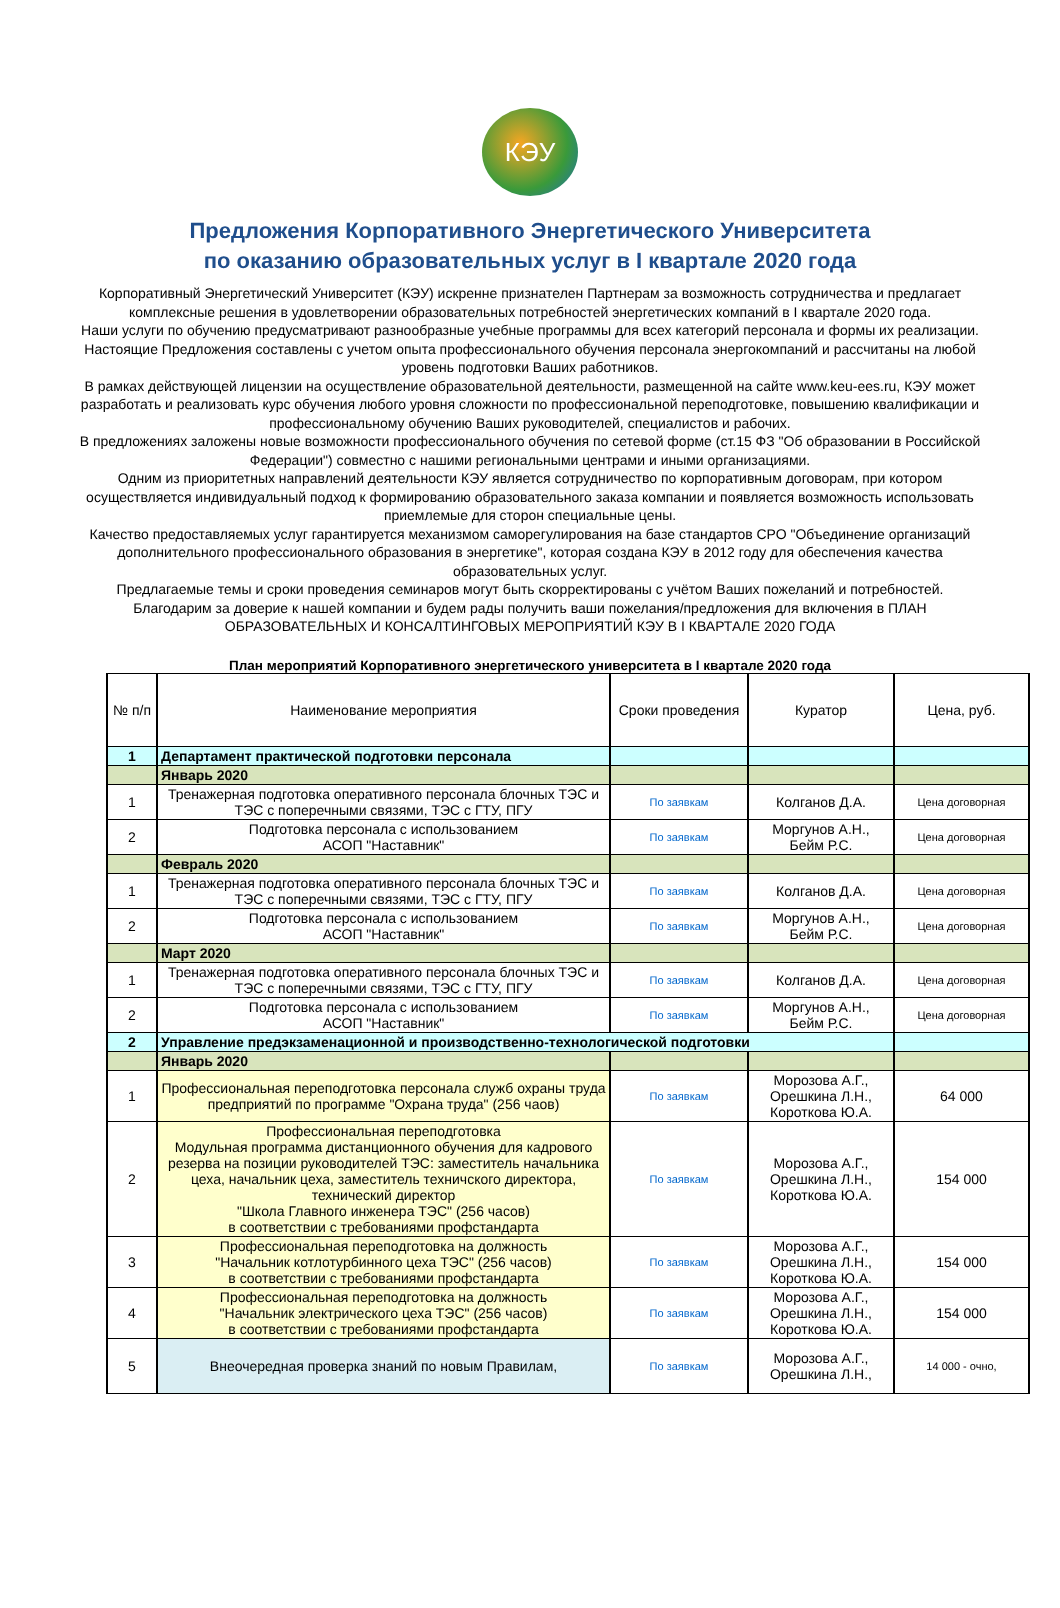КЭУ
Предложения Корпоративного Энергетического Университета
по оказанию образовательных услуг в I квартале 2020 года
Корпоративный Энергетический Университет (КЭУ) искренне признателен Партнерам за возможность сотрудничества и предлагает комплексные решения в удовлетворении образовательных потребностей энергетических компаний в I квартале 2020 года.
Наши услуги по обучению предусматривают разнообразные учебные программы для всех категорий персонала и формы их реализации.
Настоящие Предложения составлены с учетом опыта профессионального обучения персонала энергокомпаний и рассчитаны на любой уровень подготовки Ваших работников.
В рамках действующей лицензии на осуществление образовательной деятельности, размещенной на сайте www.keu-ees.ru, КЭУ может разработать и реализовать курс обучения любого уровня сложности по профессиональной переподготовке, повышению квалификации и профессиональному обучению Ваших руководителей, специалистов и рабочих.
В предложениях заложены новые возможности профессионального обучения по сетевой форме (ст.15 ФЗ "Об образовании в Российской Федерации") совместно с нашими региональными центрами и иными организациями.
Одним из приоритетных направлений деятельности КЭУ является сотрудничество по корпоративным договорам, при котором осуществляется индивидуальный подход к формированию образовательного заказа компании и появляется возможность использовать приемлемые для сторон специальные цены.
Качество предоставляемых услуг гарантируется механизмом саморегулирования на базе стандартов СРО "Объединение организаций дополнительного профессионального образования в энергетике", которая создана КЭУ в 2012 году для обеспечения качества образовательных услуг.
Предлагаемые темы и сроки проведения семинаров могут быть скорректированы с учётом Ваших пожеланий и потребностей.
Благодарим за доверие к нашей компании и будем рады получить ваши пожелания/предложения для включения в ПЛАН ОБРАЗОВАТЕЛЬНЫХ И КОНСАЛТИНГОВЫХ МЕРОПРИЯТИЙ КЭУ В I КВАРТАЛЕ 2020 ГОДА
План мероприятий Корпоративного энергетического университета в I квартале 2020 года
| № п/п | Наименование мероприятия | Сроки проведения | Куратор | Цена, руб. |
| --- | --- | --- | --- | --- |
| 1 | Департамент практической подготовки персонала | | | |
| | Январь 2020 | | | |
| 1 | Тренажерная подготовка оперативного персонала блочных ТЭС и ТЭС с поперечными связями, ТЭС с ГТУ, ПГУ | По заявкам | Колганов Д.А. | Цена договорная |
| 2 | Подготовка персонала с использованием АСОП "Наставник" | По заявкам | Моргунов А.Н., Бейм Р.С. | Цена договорная |
| | Февраль 2020 | | | |
| 1 | Тренажерная подготовка оперативного персонала блочных ТЭС и ТЭС с поперечными связями, ТЭС с ГТУ, ПГУ | По заявкам | Колганов Д.А. | Цена договорная |
| 2 | Подготовка персонала с использованием АСОП "Наставник" | По заявкам | Моргунов А.Н., Бейм Р.С. | Цена договорная |
| | Март 2020 | | | |
| 1 | Тренажерная подготовка оперативного персонала блочных ТЭС и ТЭС с поперечными связями, ТЭС с ГТУ, ПГУ | По заявкам | Колганов Д.А. | Цена договорная |
| 2 | Подготовка персонала с использованием АСОП "Наставник" | По заявкам | Моргунов А.Н., Бейм Р.С. | Цена договорная |
| 2 | Управление предэкзаменационной и производственно-технологической подготовки | | | |
| | Январь 2020 | | | |
| 1 | Профессиональная переподготовка персонала служб охраны труда предприятий по программе "Охрана труда" (256 чаов) | По заявкам | Морозова А.Г., Орешкина Л.Н., Короткова Ю.А. | 64 000 |
| 2 | Профессиональная переподготовка Модульная программа дистанционного обучения для кадрового резерва на позиции руководителей ТЭС: заместитель начальника цеха, начальник цеха, заместитель техничского директора, технический директор "Школа Главного инженера ТЭС" (256 часов) в соответствии с требованиями профстандарта | По заявкам | Морозова А.Г., Орешкина Л.Н., Короткова Ю.А. | 154 000 |
| 3 | Профессиональная переподготовка на должность "Начальник котлотурбинного цеха ТЭС" (256 часов) в соответствии с требованиями профстандарта | По заявкам | Морозова А.Г., Орешкина Л.Н., Короткова Ю.А. | 154 000 |
| 4 | Профессиональная переподготовка на должность "Начальник электрического цеха ТЭС" (256 часов) в соответствии с требованиями профстандарта | По заявкам | Морозова А.Г., Орешкина Л.Н., Короткова Ю.А. | 154 000 |
| 5 | Внеочередная проверка знаний по новым Правилам, | По заявкам | Морозова А.Г., Орешкина Л.Н., | 14 000 - очно, |